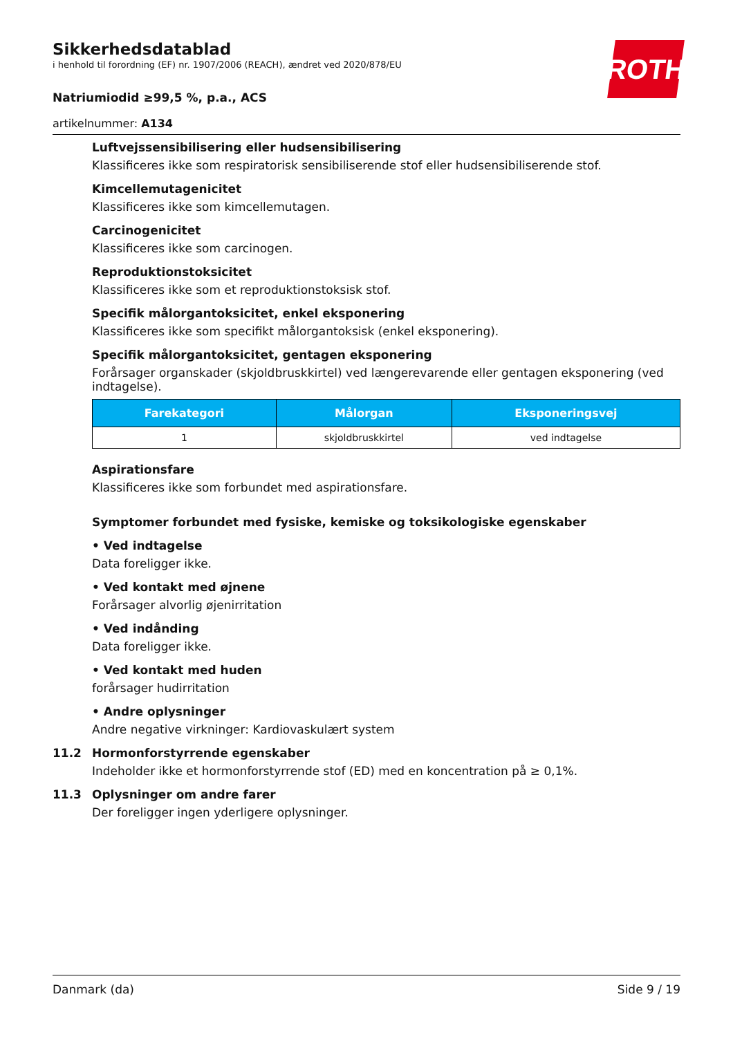ROTH
Sikkerhedsdatablad
i henhold til forordning (EF) nr. 1907/2006 (REACH), ændret ved 2020/878/EU
Natriumiodid ≥99,5 %, p.a., ACS
artikelnummer: A134
Luftvejssensibilisering eller hudsensibilisering
Klassificeres ikke som respiratorisk sensibiliserende stof eller hudsensibiliserende stof.
Kimcellemutagenicitet
Klassificeres ikke som kimcellemutagen.
Carcinogenicitet
Klassificeres ikke som carcinogen.
Reproduktionstoksicitet
Klassificeres ikke som et reproduktionstoksisk stof.
Specifik målorgantoksicitet, enkel eksponering
Klassificeres ikke som specifikt målorgantoksisk (enkel eksponering).
Specifik målorgantoksicitet, gentagen eksponering
Forårsager organskader (skjoldbruskkirtel) ved længerevarende eller gentagen eksponering (ved ind­tagelse).
| Farekategori | Målorgan | Eksponeringsvej |
| --- | --- | --- |
| 1 | skjoldbruskkirtel | ved indtagelse |
Aspirationsfare
Klassificeres ikke som forbundet med aspirationsfare.
Symptomer forbundet med fysiske, kemiske og toksikologiske egenskaber
• Ved indtagelse
Data foreligger ikke.
• Ved kontakt med øjnene
Forårsager alvorlig øjenirritation
• Ved indånding
Data foreligger ikke.
• Ved kontakt med huden
forårsager hudirritation
• Andre oplysninger
Andre negative virkninger: Kardiovaskulært system
11.2 Hormonforstyrrende egenskaber
Indeholder ikke et hormonforstyrrende stof (ED) med en koncentration på ≥ 0,1%.
11.3 Oplysninger om andre farer
Der foreligger ingen yderligere oplysninger.
Danmark (da) Side 9 / 19